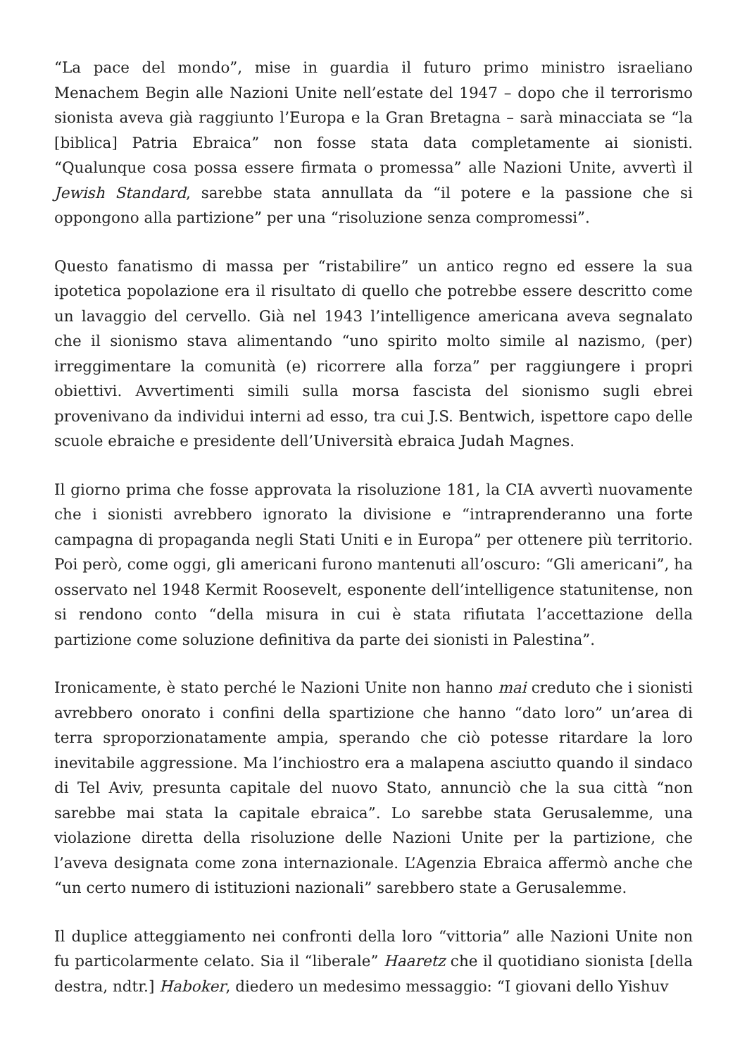“La pace del mondo”, mise in guardia il futuro primo ministro israeliano Menachem Begin alle Nazioni Unite nell’estate del 1947 – dopo che il terrorismo sionista aveva già raggiunto l’Europa e la Gran Bretagna – sarà minacciata se “la [biblica] Patria Ebraica” non fosse stata data completamente ai sionisti. “Qualunque cosa possa essere firmata o promessa” alle Nazioni Unite, avvertì il Jewish Standard, sarebbe stata annullata da “il potere e la passione che si oppongono alla partizione” per una “risoluzione senza compromessi”.
Questo fanatismo di massa per “ristabilire” un antico regno ed essere la sua ipotetica popolazione era il risultato di quello che potrebbe essere descritto come un lavaggio del cervello. Già nel 1943 l’intelligence americana aveva segnalato che il sionismo stava alimentando “uno spirito molto simile al nazismo, (per) irreggimentare la comunità (e) ricorrere alla forza” per raggiungere i propri obiettivi. Avvertimenti simili sulla morsa fascista del sionismo sugli ebrei provenivano da individui interni ad esso, tra cui J.S. Bentwich, ispettore capo delle scuole ebraiche e presidente dell’Università ebraica Judah Magnes.
Il giorno prima che fosse approvata la risoluzione 181, la CIA avvertì nuovamente che i sionisti avrebbero ignorato la divisione e “intraprenderanno una forte campagna di propaganda negli Stati Uniti e in Europa” per ottenere più territorio. Poi però, come oggi, gli americani furono mantenuti all’oscuro: “Gli americani”, ha osservato nel 1948 Kermit Roosevelt, esponente dell’intelligence statunitense, non si rendono conto “della misura in cui è stata rifiutata l’accettazione della partizione come soluzione definitiva da parte dei sionisti in Palestina”.
Ironicamente, è stato perché le Nazioni Unite non hanno mai creduto che i sionisti avrebbero onorato i confini della spartizione che hanno “dato loro” un’area di terra sproporzionatamente ampia, sperando che ciò potesse ritardare la loro inevitabile aggressione. Ma l’inchiostro era a malapena asciutto quando il sindaco di Tel Aviv, presunta capitale del nuovo Stato, annunciò che la sua città “non sarebbe mai stata la capitale ebraica”. Lo sarebbe stata Gerusalemme, una violazione diretta della risoluzione delle Nazioni Unite per la partizione, che l’aveva designata come zona internazionale. L’Agenzia Ebraica affermò anche che “un certo numero di istituzioni nazionali” sarebbero state a Gerusalemme.
Il duplice atteggiamento nei confronti della loro “vittoria” alle Nazioni Unite non fu particolarmente celato. Sia il “liberale” Haaretz che il quotidiano sionista [della destra, ndtr.] Haboker, diedero un medesimo messaggio: “I giovani dello Yishuv